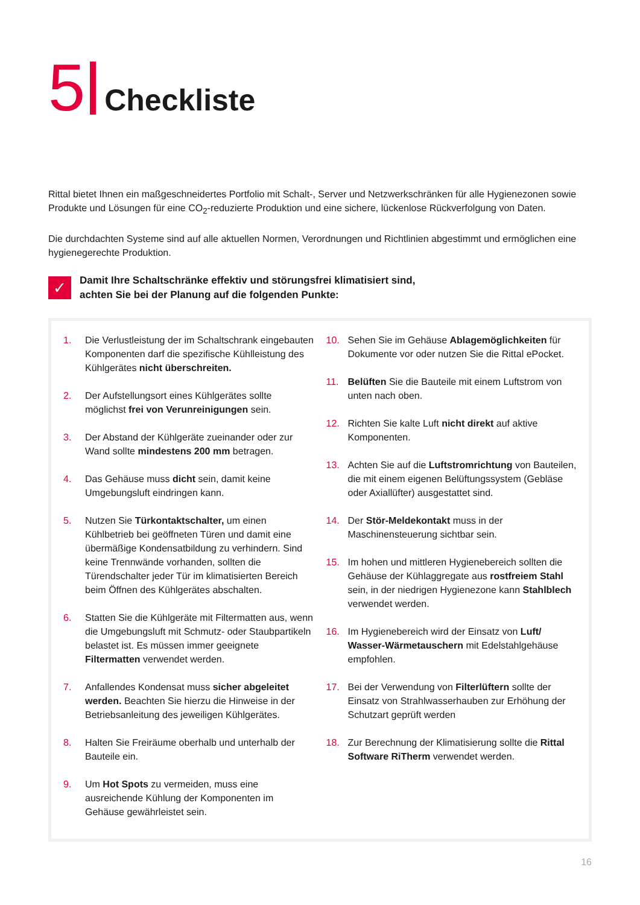5 Checkliste
Rittal bietet Ihnen ein maßgeschneidertes Portfolio mit Schalt-, Server und Netzwerkschränken für alle Hygienezonen sowie Produkte und Lösungen für eine CO<sub>2</sub>-reduzierte Produktion und eine sichere, lückenlose Rückverfolgung von Daten.
Die durchdachten Systeme sind auf alle aktuellen Normen, Verordnungen und Richtlinien abgestimmt und ermöglichen eine hygienegerechte Produktion.
✓
Damit Ihre Schaltschränke effektiv und störungsfrei klimatisiert sind,
achten Sie bei der Planung auf die folgenden Punkte:
1. Die Verlustleistung der im Schaltschrank eingebauten Komponenten darf die spezifische Kühlleistung des Kühlgerätes nicht überschreiten.
2. Der Aufstellungsort eines Kühlgerätes sollte möglichst frei von Verunreinigungen sein.
3. Der Abstand der Kühlgeräte zueinander oder zur Wand sollte mindestens 200 mm betragen.
4. Das Gehäuse muss dicht sein, damit keine Umgebungsluft eindringen kann.
5. Nutzen Sie Türkontaktschalter, um einen Kühlbetrieb bei geöffneten Türen und damit eine übermäßige Kondensatbildung zu verhindern. Sind keine Trennwände vorhanden, sollten die Türendschalter jeder Tür im klimatisierten Bereich beim Öffnen des Kühlgerätes abschalten.
6. Statten Sie die Kühlgeräte mit Filtermatten aus, wenn die Umgebungsluft mit Schmutz- oder Staubpartikeln belastet ist. Es müssen immer geeignete Filtermatten verwendet werden.
7. Anfallendes Kondensat muss sicher abgeleitet werden. Beachten Sie hierzu die Hinweise in der Betriebsanleitung des jeweiligen Kühlgerätes.
8. Halten Sie Freiräume oberhalb und unterhalb der Bauteile ein.
9. Um Hot Spots zu vermeiden, muss eine ausreichende Kühlung der Komponenten im Gehäuse gewährleistet sein.
10. Sehen Sie im Gehäuse Ablagemöglichkeiten für Dokumente vor oder nutzen Sie die Rittal ePocket.
11. Belüften Sie die Bauteile mit einem Luftstrom von unten nach oben.
12. Richten Sie kalte Luft nicht direkt auf aktive Komponenten.
13. Achten Sie auf die Luftstromrichtung von Bauteilen, die mit einem eigenen Belüftungssystem (Gebläse oder Axiallüfter) ausgestattet sind.
14. Der Stör-Meldekontakt muss in der Maschinensteuerung sichtbar sein.
15. Im hohen und mittleren Hygienebereich sollten die Gehäuse der Kühlaggregate aus rostfreiem Stahl sein, in der niedrigen Hygienezone kann Stahlblech verwendet werden.
16. Im Hygienebereich wird der Einsatz von Luft/ Wasser-Wärmetauschern mit Edelstahlgehäuse empfohlen.
17. Bei der Verwendung von Filterlüftern sollte der Einsatz von Strahlwasserhauben zur Erhöhung der Schutzart geprüft werden
18. Zur Berechnung der Klimatisierung sollte die Rittal Software RiTherm verwendet werden.
16